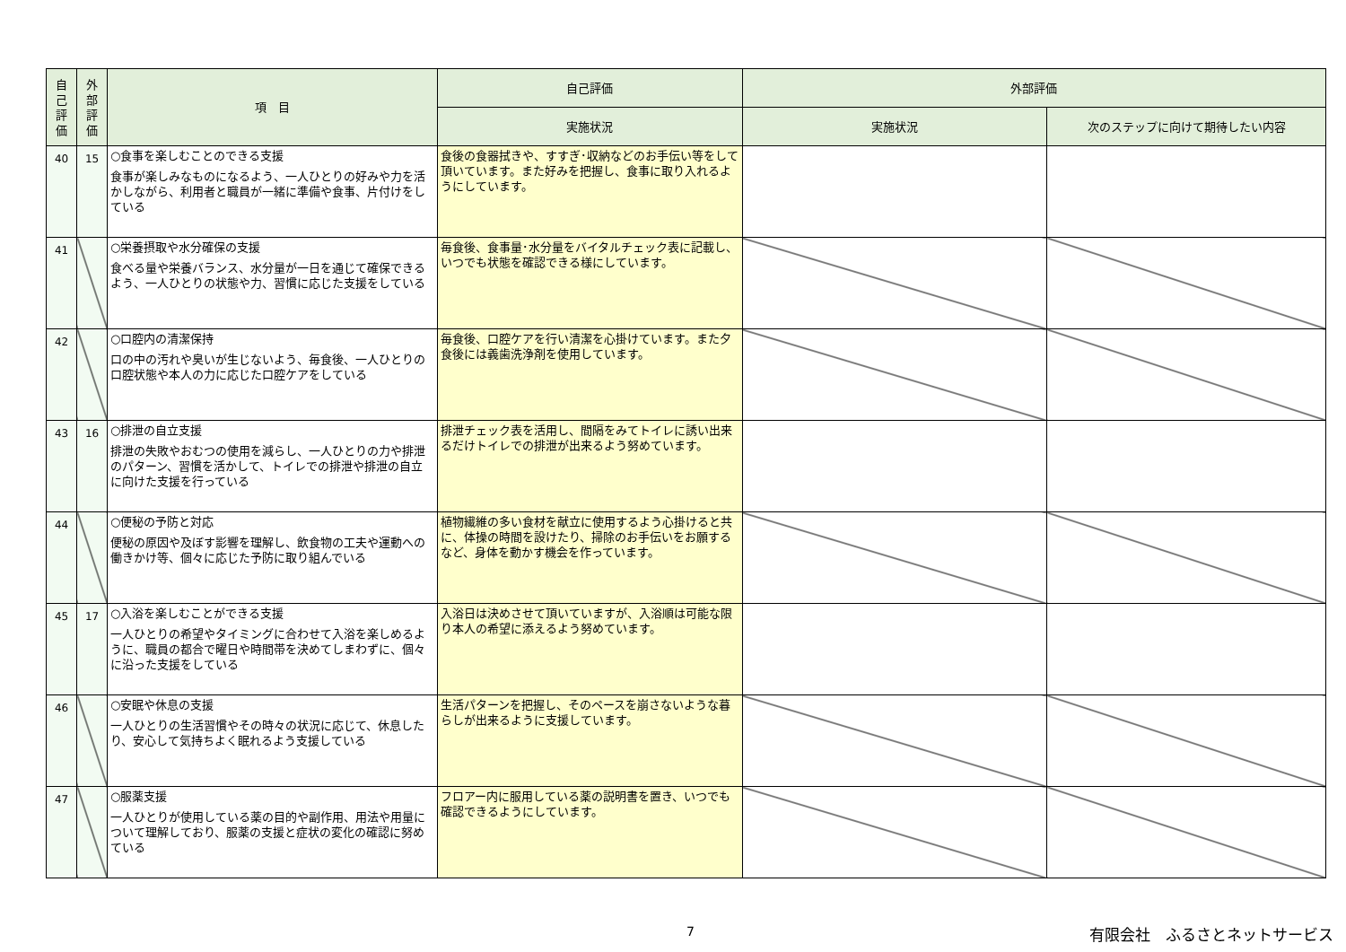| 自 己 評 価 | 外 部 評 価 | 項 目 | 自己評価 | 外部評価 | |
| --- | --- | --- | --- | --- | --- |
| | | | 実施状況 | 実施状況 | 次のステップに向けて期待したい内容 |
| 40 | 15 | ○食事を楽しむことのできる支援 食事が楽しみなものになるよう、一人ひとりの好みや力を活かしながら、利用者と職員が一緒に準備や食事、片付けをしている | 食後の食器拭きや、すすぎ･収納などのお手伝い等をして頂いています。また好みを把握し、食事に取り入れるようにしています。 | | |
| 41 | | ○栄養摂取や水分確保の支援 食べる量や栄養バランス、水分量が一日を通じて確保できるよう、一人ひとりの状態や力、習慣に応じた支援をしている | 毎食後、食事量･水分量をバイタルチェック表に記載し、いつでも状態を確認できる様にしています。 | | |
| 42 | | ○口腔内の清潔保持 口の中の汚れや臭いが生じないよう、毎食後、一人ひとりの口腔状態や本人の力に応じた口腔ケアをしている | 毎食後、口腔ケアを行い清潔を心掛けています。また夕食後には義歯洗浄剤を使用しています。 | | |
| 43 | 16 | ○排泄の自立支援 排泄の失敗やおむつの使用を減らし、一人ひとりの力や排泄のパターン、習慣を活かして、トイレでの排泄や排泄の自立に向けた支援を行っている | 排泄チェック表を活用し、間隔をみてトイレに誘い出来るだけトイレでの排泄が出来るよう努めています。 | | |
| 44 | | ○便秘の予防と対応 便秘の原因や及ぼす影響を理解し、飲食物の工夫や運動への働きかけ等、個々に応じた予防に取り組んでいる | 植物繊維の多い食材を献立に使用するよう心掛けると共に、体操の時間を設けたり、掃除のお手伝いをお願するなど、身体を動かす機会を作っています。 | | |
| 45 | 17 | ○入浴を楽しむことができる支援 一人ひとりの希望やタイミングに合わせて入浴を楽しめるように、職員の都合で曜日や時間帯を決めてしまわずに、個々に沿った支援をしている | 入浴日は決めさせて頂いていますが、入浴順は可能な限り本人の希望に添えるよう努めています。 | | |
| 46 | | ○安眠や休息の支援 一人ひとりの生活習慣やその時々の状況に応じて、休息したり、安心して気持ちよく眠れるよう支援している | 生活パターンを把握し、そのペースを崩さないような暮らしが出来るように支援しています。 | | |
| 47 | | ○服薬支援 一人ひとりが使用している薬の目的や副作用、用法や用量について理解しており、服薬の支援と症状の変化の確認に努めている | フロアー内に服用している薬の説明書を置き、いつでも確認できるようにしています。 | | |
7 有限会社　ふるさとネットサービス